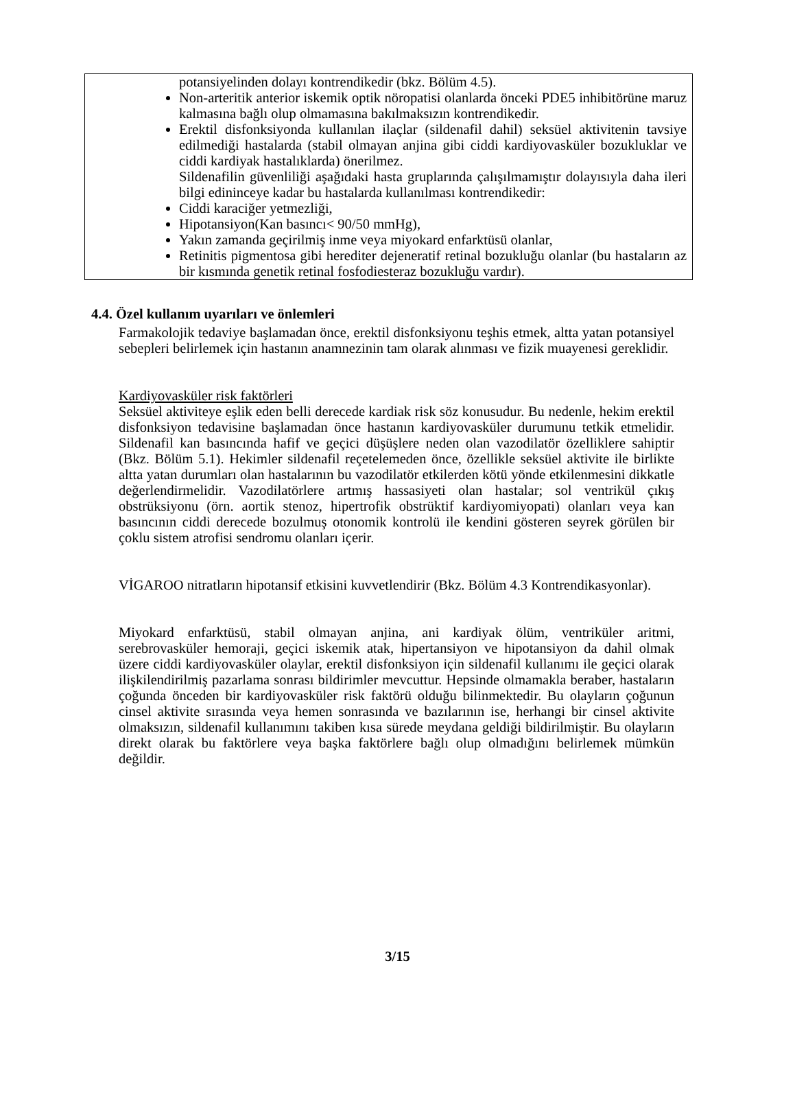potansiyelinden dolayı kontrendikedir (bkz. Bölüm 4.5).
Non-arteritik anterior iskemik optik nöropatisi olanlarda önceki PDE5 inhibitörüne maruz kalmasına bağlı olup olmamasına bakılmaksızın kontrendikedir.
Erektil disfonksiyonda kullanılan ilaçlar (sildenafil dahil) seksüel aktivitenin tavsiye edilmediği hastalarda (stabil olmayan anjina gibi ciddi kardiyovasküler bozukluklar ve ciddi kardiyak hastalıklarda) önerilmez.
Sildenafilin güvenliliği aşağıdaki hasta gruplarında çalışılmamıştır dolayısıyla daha ileri bilgi edininceye kadar bu hastalarda kullanılması kontrendikedir:
Ciddi karaciğer yetmezliği,
Hipotansiyon(Kan basıncı< 90/50 mmHg),
Yakın zamanda geçirilmiş inme veya miyokard enfarktüsü olanlar,
Retinitis pigmentosa gibi herediter dejeneratif retinal bozukluğu olanlar (bu hastaların az bir kısmında genetik retinal fosfodiesteraz bozukluğu vardır).
4.4. Özel kullanım uyarıları ve önlemleri
Farmakolojik tedaviye başlamadan önce, erektil disfonksiyonu teşhis etmek, altta yatan potansiyel sebepleri belirlemek için hastanın anamnezinin tam olarak alınması ve fizik muayenesi gereklidir.
Kardiyovasküler risk faktörleri
Seksüel aktiviteye eşlik eden belli derecede kardiak risk söz konusudur. Bu nedenle, hekim erektil disfonksiyon tedavisine başlamadan önce hastanın kardiyovasküler durumunu tetkik etmelidir. Sildenafil kan basıncında hafif ve geçici düşüşlere neden olan vazodilatör özelliklere sahiptir (Bkz. Bölüm 5.1). Hekimler sildenafil reçetelemeden önce, özellikle seksüel aktivite ile birlikte altta yatan durumları olan hastalarının bu vazodilatör etkilerden kötü yönde etkilenmesini dikkatle değerlendirmelidir. Vazodilatörlere artmış hassasiyeti olan hastalar; sol ventrikül çıkış obstrüksiyonu (örn. aortik stenoz, hipertrofik obstrüktif kardiyomiyopati) olanları veya kan basıncının ciddi derecede bozulmuş otonomik kontrolü ile kendini gösteren seyrek görülen bir çoklu sistem atrofisi sendromu olanları içerir.
VİGAROO nitratların hipotansif etkisini kuvvetlendirir (Bkz. Bölüm 4.3 Kontrendikasyonlar).
Miyokard enfarktüsü, stabil olmayan anjina, ani kardiyak ölüm, ventriküler aritmi, serebrovasküler hemoraji, geçici iskemik atak, hipertansiyon ve hipotansiyon da dahil olmak üzere ciddi kardiyovasküler olaylar, erektil disfonksiyon için sildenafil kullanımı ile geçici olarak ilişkilendirilmiş pazarlama sonrası bildirimler mevcuttur. Hepsinde olmamakla beraber, hastaların çoğunda önceden bir kardiyovasküler risk faktörü olduğu bilinmektedir. Bu olayların çoğunun cinsel aktivite sırasında veya hemen sonrasında ve bazılarının ise, herhangi bir cinsel aktivite olmaksızın, sildenafil kullanımını takiben kısa sürede meydana geldiği bildirilmiştir. Bu olayların direkt olarak bu faktörlere veya başka faktörlere bağlı olup olmadığını belirlemek mümkün değildir.
3/15